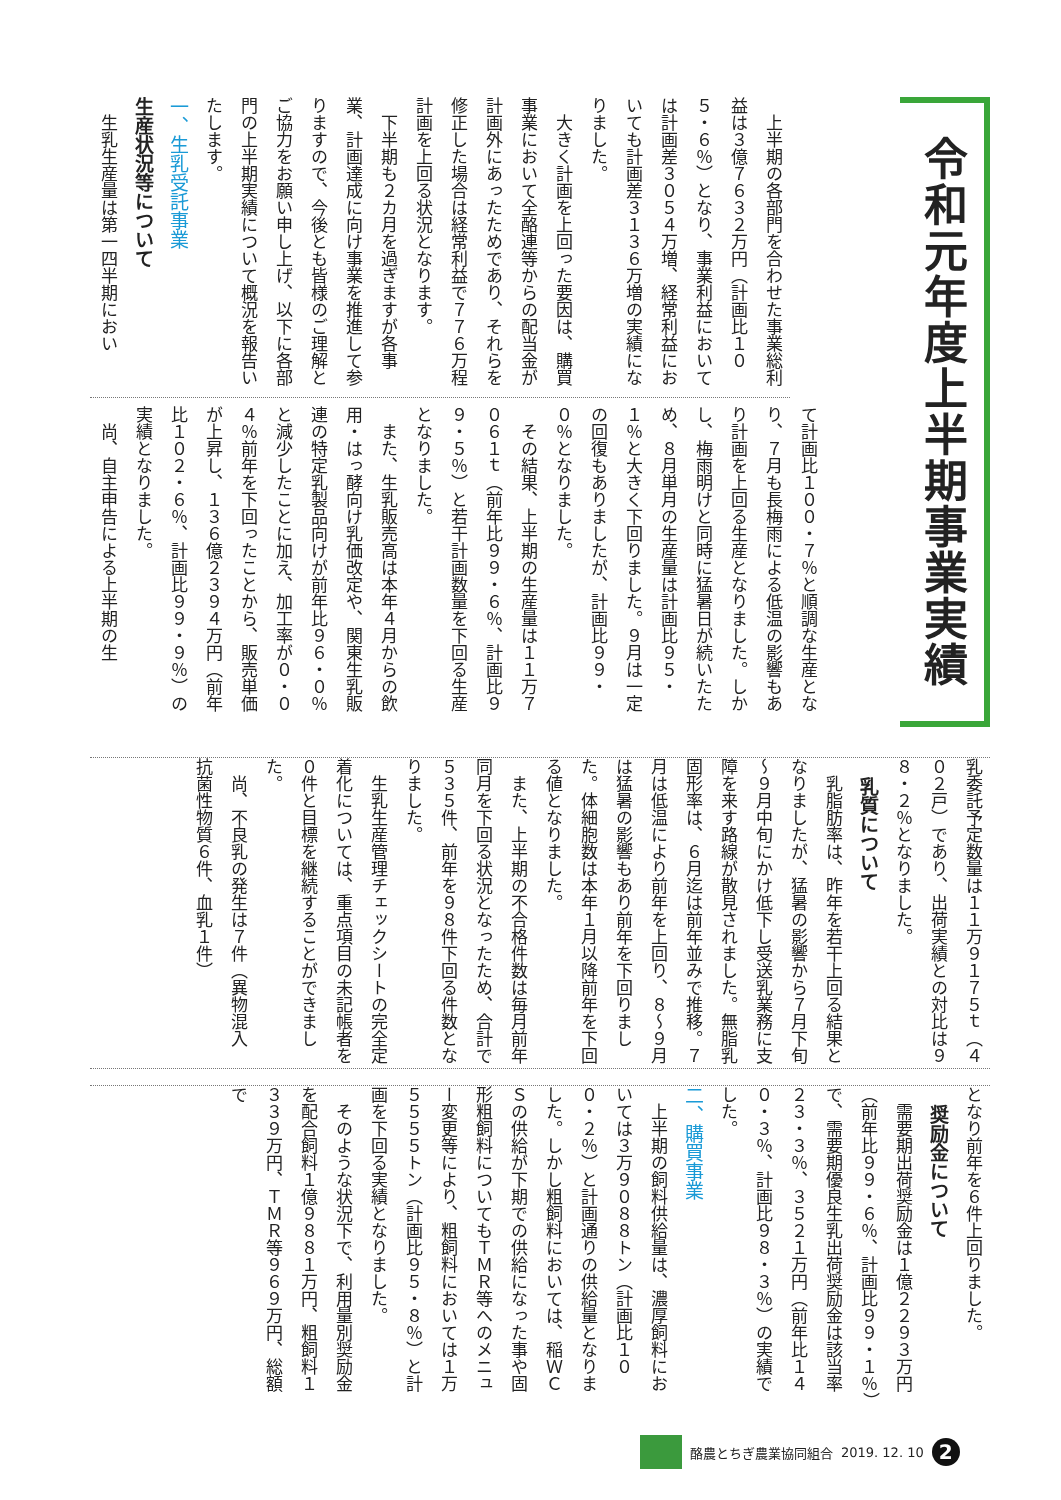令和元年度上半期事業実績
上半期の各部門を合わせた事業総利益は３億７６３２万円（計画比１０５・６％）となり、事業利益においては計画差３０５４万増、経常利益においても計画差３１３６万増の実績になりました。
大きく計画を上回った要因は、購買事業において全酪連等からの配当金が計画外にあったためであり、それらを修正した場合は経常利益で７７６万程計画を上回る状況となります。
下半期も２カ月を過ぎますが各事業、計画達成に向け事業を推進して参りますので、今後とも皆様のご理解とご協力をお願い申し上げ、以下に各部門の上半期実績について概況を報告いたします。
一、生乳受託事業
生産状況等について
生乳生産量は第一四半期におい
て計画比１００・７％と順調な生産となり、７月も長梅雨による低温の影響もあり計画を上回る生産となりました。しかし、梅雨明けと同時に猛暑日が続いたため、８月単月の生産量は計画比９５・１％と大きく下回りました。９月は一定の回復もありましたが、計画比９９・０％となりました。
その結果、上半期の生産量は１１万７０６１ｔ（前年比９９・６％、計画比９９・５％）と若干計画数量を下回る生産となりました。
また、生乳販売高は本年４月からの飲用・はっ酵向け乳価改定や、関東生乳販連の特定乳製品向けが前年比９６・０％と減少したことに加え、加工率が０・０４％前年を下回ったことから、販売単価が上昇し、１３６億２３９４万円（前年比１０２・６％、計画比９９・９％）の実績となりました。
尚、自主申告による上半期の生
乳委託予定数量は１１万９１７５ｔ（４０２戸）であり、出荷実績との対比は９８・２％となりました。
乳質について
乳脂肪率は、昨年を若干上回る結果となりましたが、猛暑の影響から７月下旬～９月中旬にかけ低下し受送乳業務に支障を来す路線が散見されました。無脂乳固形率は、６月迄は前年並みで推移。７月は低温により前年を上回り、８～９月は猛暑の影響もあり前年を下回りました。体細胞数は本年１月以降前年を下回る値となりました。
また、上半期の不合格件数は毎月前年同月を下回る状況となったため、合計で５３５件、前年を９８件下回る件数となりました。
生乳生産管理チェックシートの完全定着化については、重点項目の未記帳者を０件と目標を継続することができました。
尚、不良乳の発生は７件（異物混入　抗菌性物質６件、血乳１件）
となり前年を６件上回りました。
奨励金について
需要期出荷奨励金は１億２２９３万円（前年比９９・６％、計画比９９・１％）で、需要期優良生乳出荷奨励金は該当率２３・３％、３５２１万円（前年比１４０・３％、計画比９８・３％）の実績でした。
二、購買事業
上半期の飼料供給量は、濃厚飼料においては３万９０８８トン（計画比１００・２％）と計画通りの供給量となりました。しかし粗飼料においては、稲ＷＣＳの供給が下期での供給になった事や固形粗飼料についてもＴＭＲ等へのメニュー変更等により、粗飼料においては１万５５５５トン（計画比９５・８％）と計画を下回る実績となりました。
そのような状況下で、利用量別奨励金を配合飼料１億９８８１万円、粗飼料１３３９万円、ＴＭＲ等９６９万円、総額で
酪農とちぎ農業協同組合 2019. 12. 10
2